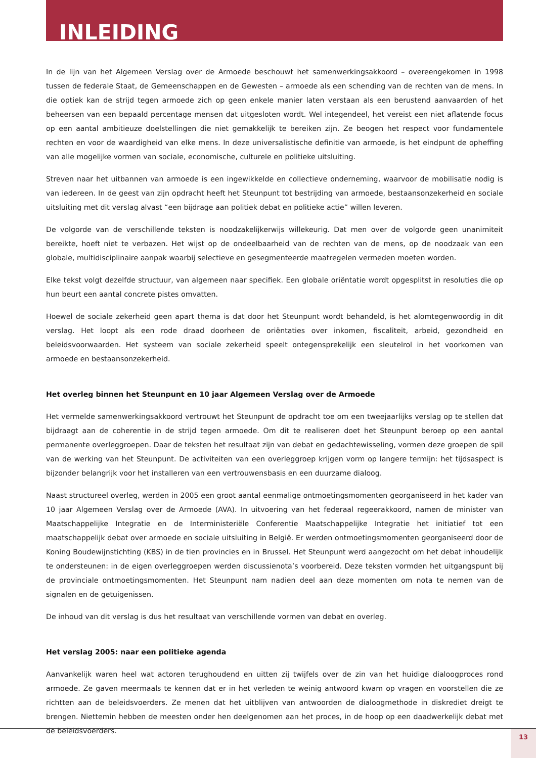INLEIDING
In de lijn van het Algemeen Verslag over de Armoede beschouwt het samenwerkingsakkoord – overeengekomen in 1998 tussen de federale Staat, de Gemeenschappen en de Gewesten – armoede als een schending van de rechten van de mens. In die optiek kan de strijd tegen armoede zich op geen enkele manier laten verstaan als een berustend aanvaarden of het beheersen van een bepaald percentage mensen dat uitgesloten wordt. Wel integendeel, het vereist een niet aflatende focus op een aantal ambitieuze doelstellingen die niet gemakkelijk te bereiken zijn. Ze beogen het respect voor fundamentele rechten en voor de waardigheid van elke mens. In deze universalistische definitie van armoede, is het eindpunt de opheffing van alle mogelijke vormen van sociale, economische, culturele en politieke uitsluiting.
Streven naar het uitbannen van armoede is een ingewikkelde en collectieve onderneming, waarvoor de mobilisatie nodig is van iedereen. In de geest van zijn opdracht heeft het Steunpunt tot bestrijding van armoede, bestaansonzekerheid en sociale uitsluiting met dit verslag alvast “een bijdrage aan politiek debat en politieke actie” willen leveren.
De volgorde van de verschillende teksten is noodzakelijkerwijs willekeurig. Dat men over de volgorde geen unanimiteit bereikte, hoeft niet te verbazen. Het wijst op de ondeelbaarheid van de rechten van de mens, op de noodzaak van een globale, multidisciplinaire aanpak waarbij selectieve en gesegmenteerde maatregelen vermeden moeten worden.
Elke tekst volgt dezelfde structuur, van algemeen naar specifiek. Een globale oriëntatie wordt opgesplitst in resoluties die op hun beurt een aantal concrete pistes omvatten.
Hoewel de sociale zekerheid geen apart thema is dat door het Steunpunt wordt behandeld, is het alomtegenwoordig in dit verslag. Het loopt als een rode draad doorheen de oriëntaties over inkomen, fiscaliteit, arbeid, gezondheid en beleidsvoorwaarden. Het systeem van sociale zekerheid speelt ontegensprekelijk een sleutelrol in het voorkomen van armoede en bestaansonzekerheid.
Het overleg binnen het Steunpunt en 10 jaar Algemeen Verslag over de Armoede
Het vermelde samenwerkingsakkoord vertrouwt het Steunpunt de opdracht toe om een tweejaarlijks verslag op te stellen dat bijdraagt aan de coherentie in de strijd tegen armoede. Om dit te realiseren doet het Steunpunt beroep op een aantal permanente overleggroepen. Daar de teksten het resultaat zijn van debat en gedachtewisseling, vormen deze groepen de spil van de werking van het Steunpunt. De activiteiten van een overleggroep krijgen vorm op langere termijn: het tijdsaspect is bijzonder belangrijk voor het installeren van een vertrouwensbasis en een duurzame dialoog.
Naast structureel overleg, werden in 2005 een groot aantal eenmalige ontmoetingsmomenten georganiseerd in het kader van 10 jaar Algemeen Verslag over de Armoede (AVA). In uitvoering van het federaal regeerakkoord, namen de minister van Maatschappelijke Integratie en de Interministeriële Conferentie Maatschappelijke Integratie het initiatief tot een maatschappelijk debat over armoede en sociale uitsluiting in België. Er werden ontmoetingsmomenten georganiseerd door de Koning Boudewijnstichting (KBS) in de tien provincies en in Brussel. Het Steunpunt werd aangezocht om het debat inhoudelijk te ondersteunen: in de eigen overleggroepen werden discussienota’s voorbereid. Deze teksten vormden het uitgangspunt bij de provinciale ontmoetingsmomenten. Het Steunpunt nam nadien deel aan deze momenten om nota te nemen van de signalen en de getuigenissen.
De inhoud van dit verslag is dus het resultaat van verschillende vormen van debat en overleg.
Het verslag 2005: naar een politieke agenda
Aanvankelijk waren heel wat actoren terughoudend en uitten zij twijfels over de zin van het huidige dialoogproces rond armoede. Ze gaven meermaals te kennen dat er in het verleden te weinig antwoord kwam op vragen en voorstellen die ze richtten aan de beleidsvoerders. Ze menen dat het uitblijven van antwoorden de dialoogmethode in diskrediet dreigt te brengen. Niettemin hebben de meesten onder hen deelgenomen aan het proces, in de hoop op een daadwerkelijk debat met de beleidsvoerders.
13